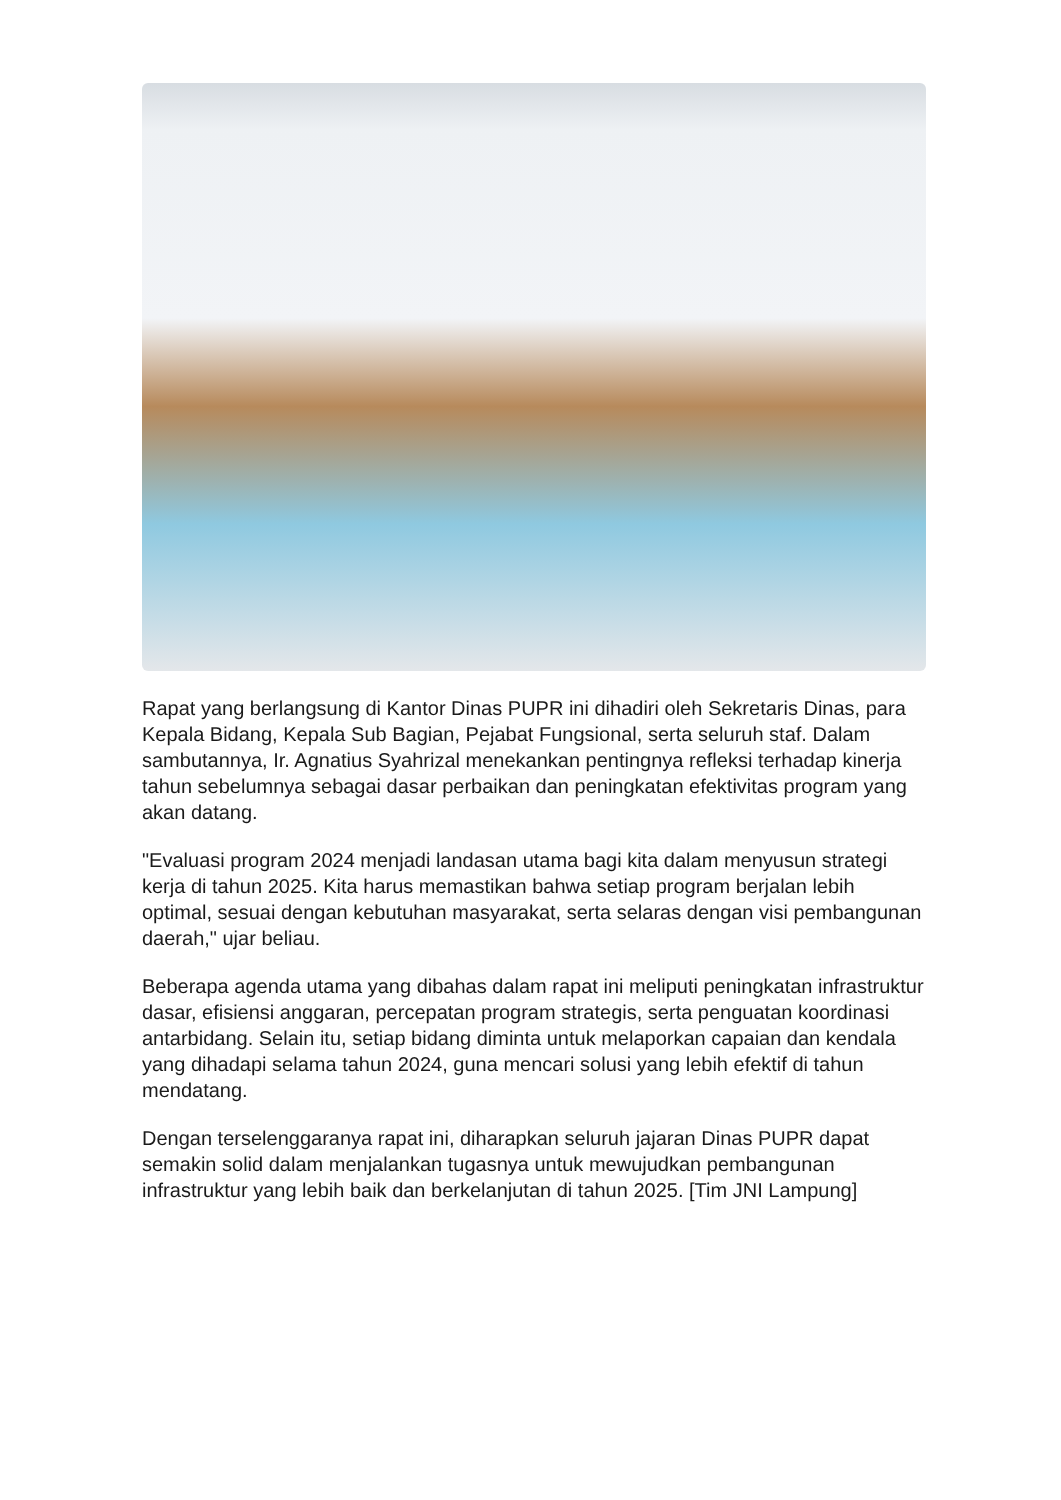Rapat yang berlangsung di Kantor Dinas PUPR ini dihadiri oleh Sekretaris Dinas, para Kepala Bidang, Kepala Sub Bagian, Pejabat Fungsional, serta seluruh staf. Dalam sambutannya, Ir. Agnatius Syahrizal menekankan pentingnya refleksi terhadap kinerja tahun sebelumnya sebagai dasar perbaikan dan peningkatan efektivitas program yang akan datang.
"Evaluasi program 2024 menjadi landasan utama bagi kita dalam menyusun strategi kerja di tahun 2025. Kita harus memastikan bahwa setiap program berjalan lebih optimal, sesuai dengan kebutuhan masyarakat, serta selaras dengan visi pembangunan daerah," ujar beliau.
Beberapa agenda utama yang dibahas dalam rapat ini meliputi peningkatan infrastruktur dasar, efisiensi anggaran, percepatan program strategis, serta penguatan koordinasi antarbidang. Selain itu, setiap bidang diminta untuk melaporkan capaian dan kendala yang dihadapi selama tahun 2024, guna mencari solusi yang lebih efektif di tahun mendatang.
Dengan terselenggaranya rapat ini, diharapkan seluruh jajaran Dinas PUPR dapat semakin solid dalam menjalankan tugasnya untuk mewujudkan pembangunan infrastruktur yang lebih baik dan berkelanjutan di tahun 2025. [Tim JNI Lampung]